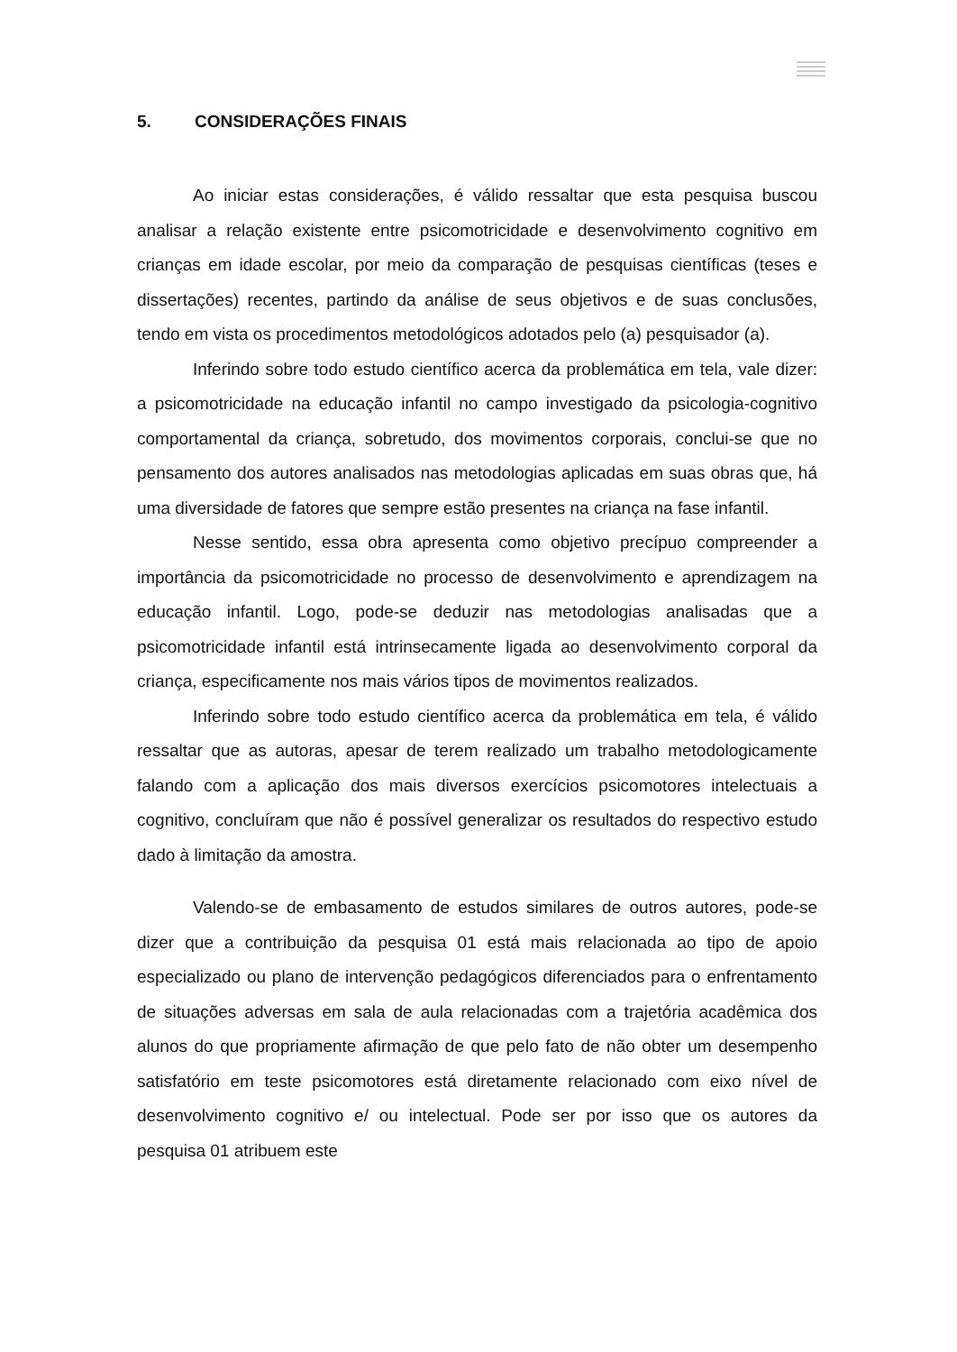5. CONSIDERAÇÕES FINAIS
Ao iniciar estas considerações, é válido ressaltar que esta pesquisa buscou analisar a relação existente entre psicomotricidade e desenvolvimento cognitivo em crianças em idade escolar, por meio da comparação de pesquisas científicas (teses e dissertações) recentes, partindo da análise de seus objetivos e de suas conclusões, tendo em vista os procedimentos metodológicos adotados pelo (a) pesquisador (a).
Inferindo sobre todo estudo científico acerca da problemática em tela, vale dizer: a psicomotricidade na educação infantil no campo investigado da psicologia-cognitivo comportamental da criança, sobretudo, dos movimentos corporais, conclui-se que no pensamento dos autores analisados nas metodologias aplicadas em suas obras que, há uma diversidade de fatores que sempre estão presentes na criança na fase infantil.
Nesse sentido, essa obra apresenta como objetivo precípuo compreender a importância da psicomotricidade no processo de desenvolvimento e aprendizagem na educação infantil. Logo, pode-se deduzir nas metodologias analisadas que a psicomotricidade infantil está intrinsecamente ligada ao desenvolvimento corporal da criança, especificamente nos mais vários tipos de movimentos realizados.
Inferindo sobre todo estudo científico acerca da problemática em tela, é válido ressaltar que as autoras, apesar de terem realizado um trabalho metodologicamente falando com a aplicação dos mais diversos exercícios psicomotores intelectuais a cognitivo, concluíram que não é possível generalizar os resultados do respectivo estudo dado à limitação da amostra.
Valendo-se de embasamento de estudos similares de outros autores, pode-se dizer que a contribuição da pesquisa 01 está mais relacionada ao tipo de apoio especializado ou plano de intervenção pedagógicos diferenciados para o enfrentamento de situações adversas em sala de aula relacionadas com a trajetória acadêmica dos alunos do que propriamente afirmação de que pelo fato de não obter um desempenho satisfatório em teste psicomotores está diretamente relacionado com eixo nível de desenvolvimento cognitivo e/ ou intelectual. Pode ser por isso que os autores da pesquisa 01 atribuem este